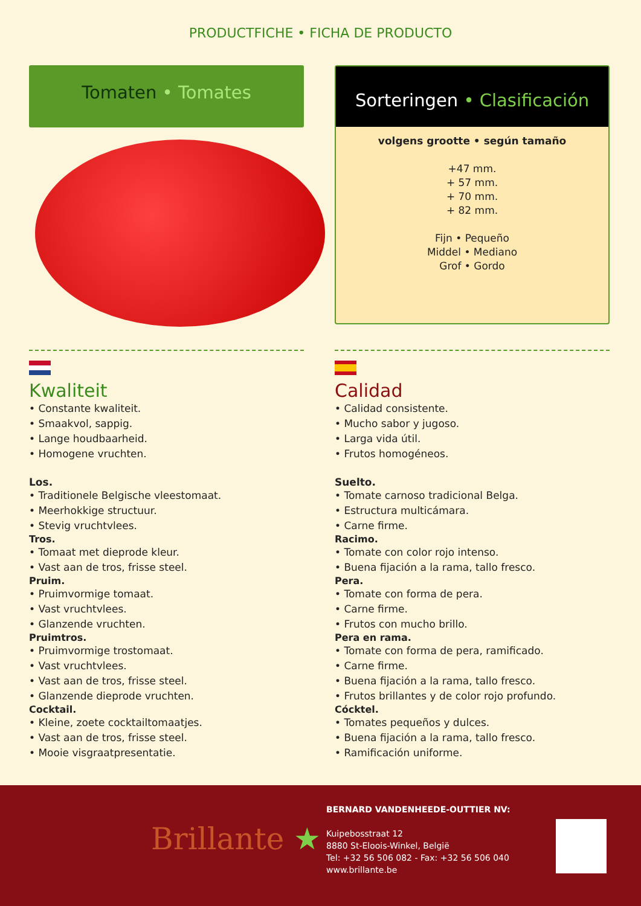PRODUCTFICHE • FICHA DE PRODUCTO
Tomaten • Tomates
Sorteringen • Clasificación
volgens grootte • según tamaño
+47 mm.
+ 57 mm.
+ 70 mm.
+ 82 mm.
Fijn • Pequeño
Middel • Mediano
Grof • Gordo
Kwaliteit
• Constante kwaliteit.
• Smaakvol, sappig.
• Lange houdbaarheid.
• Homogene vruchten.
Los.
• Traditionele Belgische vleestomaat.
• Meerhokkige structuur.
• Stevig vruchtvlees.
Tros.
• Tomaat met dieprode kleur.
• Vast aan de tros, frisse steel.
Pruim.
• Pruimvormige tomaat.
• Vast vruchtvlees.
• Glanzende vruchten.
Pruimtros.
• Pruimvormige trostomaat.
• Vast vruchtvlees.
• Vast aan de tros, frisse steel.
• Glanzende dieprode vruchten.
Cocktail.
• Kleine, zoete cocktailtomaatjes.
• Vast aan de tros, frisse steel.
• Mooie visgraatpresentatie.
Calidad
• Calidad consistente.
• Mucho sabor y jugoso.
• Larga vida útil.
• Frutos homogéneos.
Suelto.
• Tomate carnoso tradicional Belga.
• Estructura multicámara.
• Carne firme.
Racimo.
• Tomate con color rojo intenso.
• Buena fijación a la rama, tallo fresco.
Pera.
• Tomate con forma de pera.
• Carne firme.
• Frutos con mucho brillo.
Pera en rama.
• Tomate con forma de pera, ramificado.
• Carne firme.
• Buena fijación a la rama, tallo fresco.
• Frutos brillantes y de color rojo profundo.
Cócktel.
• Tomates pequeños y dulces.
• Buena fijación a la rama, tallo fresco.
• Ramificación uniforme.
Brillante ★
BERNARD VANDENHEEDE-OUTTIER NV:
Kuipebosstraat 12
8880 St-Eloois-Winkel, België
Tel: +32 56 506 082 - Fax: +32 56 506 040
www.brillante.be